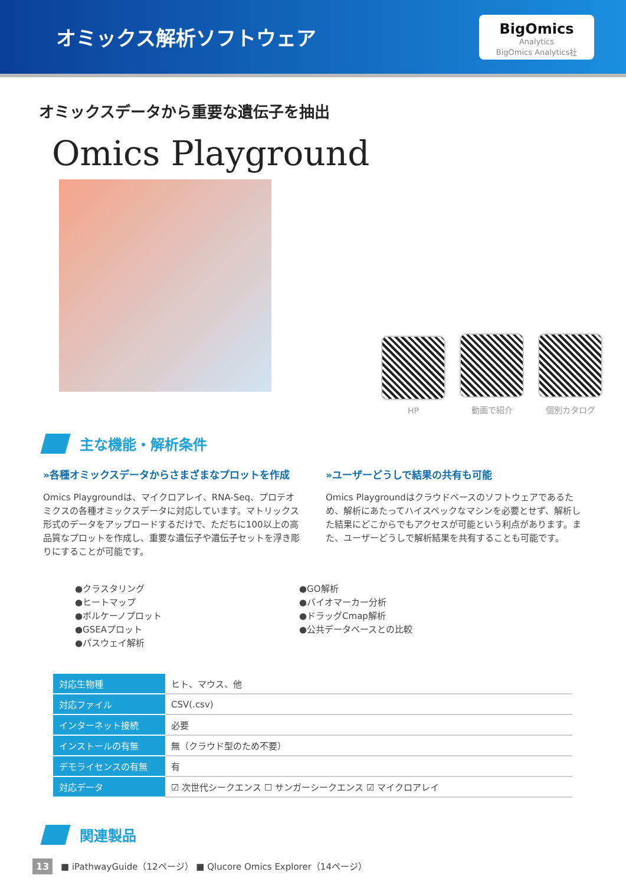オミックス解析ソフトウェア
BigOmics
Analytics
BigOmics Analytics社
オミックスデータから重要な遺伝子を抽出
Omics Playground
HP
動画で紹介
個別カタログ
主な機能・解析条件
»各種オミックスデータからさまざまなプロットを作成
Omics Playgroundは、マイクロアレイ、RNA-Seq、プロテオミクスの各種オミックスデータに対応しています。マトリックス形式のデータをアップロードするだけで、ただちに100以上の高品質なプロットを作成し、重要な遺伝子や遺伝子セットを浮き彫りにすることが可能です。
»ユーザーどうしで結果の共有も可能
Omics Playgroundはクラウドベースのソフトウェアであるため、解析にあたってハイスペックなマシンを必要とせず、解析した結果にどこからでもアクセスが可能という利点があります。また、ユーザーどうしで解析結果を共有することも可能です。
●クラスタリング
●ヒートマップ
●ボルケーノプロット
●GSEAプロット
●パスウェイ解析
●GO解析
●バイオマーカー分析
●ドラッグCmap解析
●公共データベースとの比較
| 対応生物種 | ヒト、マウス、他 |
| 対応ファイル | CSV(.csv) |
| インターネット接続 | 必要 |
| インストールの有無 | 無（クラウド型のため不要） |
| デモライセンスの有無 | 有 |
| 対応データ | ☑ 次世代シークエンス ☐ サンガーシークエンス ☑ マイクロアレイ |
関連製品
■ iPathwayGuide（12ページ） ■ Qlucore Omics Explorer（14ページ）
13